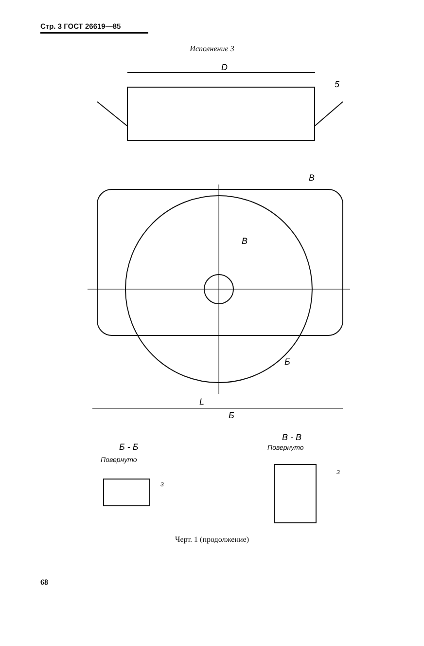Стр. 3 ГОСТ 26619—85
Исполнение 3
D
5
В
В
Б
L
Б
Б - Б
Повернуто
В - В
Повернуто
3
3
Черт. 1 (продолжение)
68